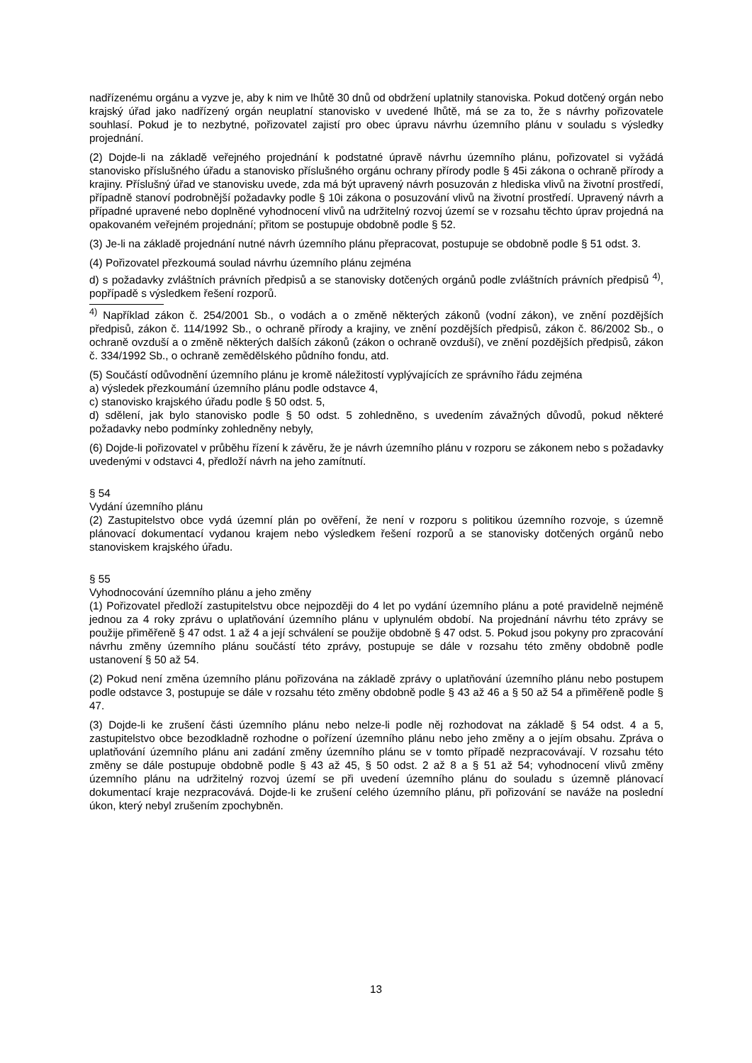nadřízenému orgánu a vyzve je, aby k nim ve lhůtě 30 dnů od obdržení uplatnily stanoviska. Pokud dotčený orgán nebo krajský úřad jako nadřízený orgán neuplatní stanovisko v uvedené lhůtě, má se za to, že s návrhy pořizovatele souhlasí. Pokud je to nezbytné, pořizovatel zajistí pro obec úpravu návrhu územního plánu v souladu s výsledky projednání.
(2) Dojde-li na základě veřejného projednání k podstatné úpravě návrhu územního plánu, pořizovatel si vyžádá stanovisko příslušného úřadu a stanovisko příslušného orgánu ochrany přírody podle § 45i zákona o ochraně přírody a krajiny. Příslušný úřad ve stanovisku uvede, zda má být upravený návrh posuzován z hlediska vlivů na životní prostředí, případně stanoví podrobnější požadavky podle § 10i zákona o posuzování vlivů na životní prostředí. Upravený návrh a případné upravené nebo doplněné vyhodnocení vlivů na udržitelný rozvoj území se v rozsahu těchto úprav projedná na opakovaném veřejném projednání; přitom se postupuje obdobně podle § 52.
(3) Je-li na základě projednání nutné návrh územního plánu přepracovat, postupuje se obdobně podle § 51 odst. 3.
(4) Pořizovatel přezkoumá soulad návrhu územního plánu zejména
d) s požadavky zvláštních právních předpisů a se stanovisky dotčených orgánů podle zvláštních právních předpisů <sup>4)</sup>, popřípadě s výsledkem řešení rozporů.
<sup>4)</sup> Například zákon č. 254/2001 Sb., o vodách a o změně některých zákonů (vodní zákon), ve znění pozdějších předpisů, zákon č. 114/1992 Sb., o ochraně přírody a krajiny, ve znění pozdějších předpisů, zákon č. 86/2002 Sb., o ochraně ovzduší a o změně některých dalších zákonů (zákon o ochraně ovzduší), ve znění pozdějších předpisů, zákon č. 334/1992 Sb., o ochraně zemědělského půdního fondu, atd.
(5) Součástí odůvodnění územního plánu je kromě náležitostí vyplývajících ze správního řádu zejména
a) výsledek přezkoumání územního plánu podle odstavce 4,
c) stanovisko krajského úřadu podle § 50 odst. 5,
d) sdělení, jak bylo stanovisko podle § 50 odst. 5 zohledněno, s uvedením závažných důvodů, pokud některé požadavky nebo podmínky zohledněny nebyly,
(6) Dojde-li pořizovatel v průběhu řízení k závěru, že je návrh územního plánu v rozporu se zákonem nebo s požadavky uvedenými v odstavci 4, předloží návrh na jeho zamítnutí.
§ 54
Vydání územního plánu
(2) Zastupitelstvo obce vydá územní plán po ověření, že není v rozporu s politikou územního rozvoje, s územně plánovací dokumentací vydanou krajem nebo výsledkem řešení rozporů a se stanovisky dotčených orgánů nebo stanoviskem krajského úřadu.
§ 55
Vyhodnocování územního plánu a jeho změny
(1) Pořizovatel předloží zastupitelstvu obce nejpozději do 4 let po vydání územního plánu a poté pravidelně nejméně jednou za 4 roky zprávu o uplatňování územního plánu v uplynulém období. Na projednání návrhu této zprávy se použije přiměřeně § 47 odst. 1 až 4 a její schválení se použije obdobně § 47 odst. 5. Pokud jsou pokyny pro zpracování návrhu změny územního plánu součástí této zprávy, postupuje se dále v rozsahu této změny obdobně podle ustanovení § 50 až 54.
(2) Pokud není změna územního plánu pořizována na základě zprávy o uplatňování územního plánu nebo postupem podle odstavce 3, postupuje se dále v rozsahu této změny obdobně podle § 43 až 46 a § 50 až 54 a přiměřeně podle § 47.
(3) Dojde-li ke zrušení části územního plánu nebo nelze-li podle něj rozhodovat na základě § 54 odst. 4 a 5, zastupitelstvo obce bezodkladně rozhodne o pořízení územního plánu nebo jeho změny a o jejím obsahu. Zpráva o uplatňování územního plánu ani zadání změny územního plánu se v tomto případě nezpracovávají. V rozsahu této změny se dále postupuje obdobně podle § 43 až 45, § 50 odst. 2 až 8 a § 51 až 54; vyhodnocení vlivů změny územního plánu na udržitelný rozvoj území se při uvedení územního plánu do souladu s územně plánovací dokumentací kraje nezpracovává. Dojde-li ke zrušení celého územního plánu, při pořizování se naváže na poslední úkon, který nebyl zrušením zpochybněn.
13